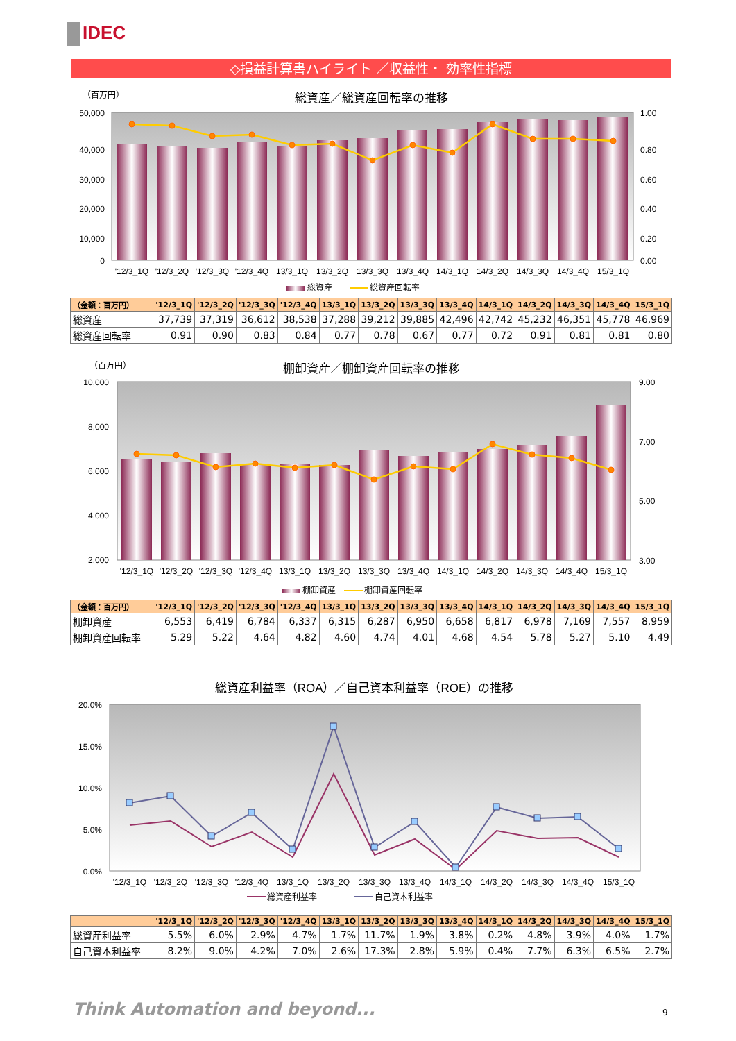IDEC
◇損益計算書ハイライト ／収益性・ 効率性指標
（百万円）
総資産／総資産回転率の推移
50,000
40,000
30,000
20,000
10,000
0
1.00
0.80
0.60
0.40
0.20
0.00
'12/3_1Q
'12/3_2Q
'12/3_3Q
'12/3_4Q
13/3_1Q
13/3_2Q
13/3_3Q
13/3_4Q
14/3_1Q
14/3_2Q
14/3_3Q
14/3_4Q
15/3_1Q
総資産
総資産回転率
| （金額：百万円） | '12/3_1Q | '12/3_2Q | '12/3_3Q | '12/3_4Q | 13/3_1Q | 13/3_2Q | 13/3_3Q | 13/3_4Q | 14/3_1Q | 14/3_2Q | 14/3_3Q | 14/3_4Q | 15/3_1Q |
| --- | --- | --- | --- | --- | --- | --- | --- | --- | --- | --- | --- | --- | --- |
| 総資産 | 37,739 | 37,319 | 36,612 | 38,538 | 37,288 | 39,212 | 39,885 | 42,496 | 42,742 | 45,232 | 46,351 | 45,778 | 46,969 |
| 総資産回転率 | 0.91 | 0.90 | 0.83 | 0.84 | 0.77 | 0.78 | 0.67 | 0.77 | 0.72 | 0.91 | 0.81 | 0.81 | 0.80 |
（百万円）
棚卸資産／棚卸資産回転率の推移
10,000
8,000
6,000
4,000
2,000
9.00
7.00
5.00
3.00
'12/3_1Q
'12/3_2Q
'12/3_3Q
'12/3_4Q
13/3_1Q
13/3_2Q
13/3_3Q
13/3_4Q
14/3_1Q
14/3_2Q
14/3_3Q
14/3_4Q
15/3_1Q
棚卸資産
棚卸資産回転率
| （金額：百万円） | '12/3_1Q | '12/3_2Q | '12/3_3Q | '12/3_4Q | 13/3_1Q | 13/3_2Q | 13/3_3Q | 13/3_4Q | 14/3_1Q | 14/3_2Q | 14/3_3Q | 14/3_4Q | 15/3_1Q |
| --- | --- | --- | --- | --- | --- | --- | --- | --- | --- | --- | --- | --- | --- |
| 棚卸資産 | 6,553 | 6,419 | 6,784 | 6,337 | 6,315 | 6,287 | 6,950 | 6,658 | 6,817 | 6,978 | 7,169 | 7,557 | 8,959 |
| 棚卸資産回転率 | 5.29 | 5.22 | 4.64 | 4.82 | 4.60 | 4.74 | 4.01 | 4.68 | 4.54 | 5.78 | 5.27 | 5.10 | 4.49 |
総資産利益率（ROA）／自己資本利益率（ROE）の推移
20.0%
15.0%
10.0%
5.0%
0.0%
'12/3_1Q
'12/3_2Q
'12/3_3Q
'12/3_4Q
13/3_1Q
13/3_2Q
13/3_3Q
13/3_4Q
14/3_1Q
14/3_2Q
14/3_3Q
14/3_4Q
15/3_1Q
総資産利益率
自己資本利益率
| | '12/3_1Q | '12/3_2Q | '12/3_3Q | '12/3_4Q | 13/3_1Q | 13/3_2Q | 13/3_3Q | 13/3_4Q | 14/3_1Q | 14/3_2Q | 14/3_3Q | 14/3_4Q | 15/3_1Q |
| --- | --- | --- | --- | --- | --- | --- | --- | --- | --- | --- | --- | --- | --- |
| 総資産利益率 | 5.5% | 6.0% | 2.9% | 4.7% | 1.7% | 11.7% | 1.9% | 3.8% | 0.2% | 4.8% | 3.9% | 4.0% | 1.7% |
| 自己資本利益率 | 8.2% | 9.0% | 4.2% | 7.0% | 2.6% | 17.3% | 2.8% | 5.9% | 0.4% | 7.7% | 6.3% | 6.5% | 2.7% |
Think Automation and beyond... 9